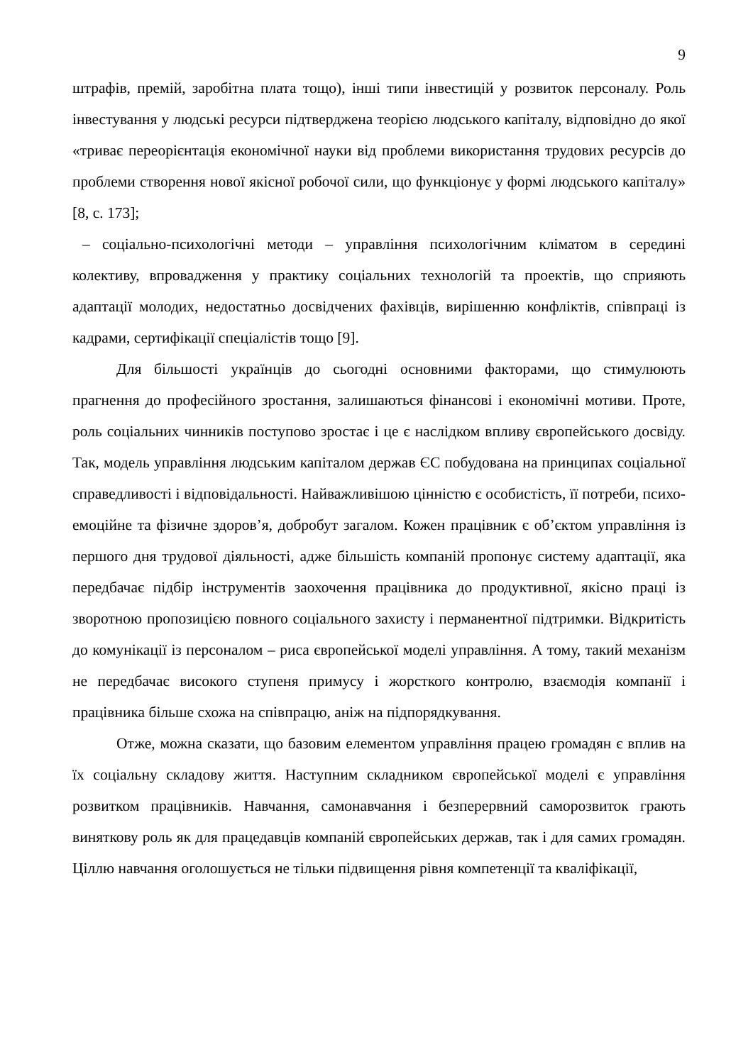9
штрафів, премій, заробітна плата тощо), інші типи інвестицій у розвиток персоналу. Роль інвестування у людські ресурси підтверджена теорією людського капіталу, відповідно до якої «триває переорієнтація економічної науки від проблеми використання трудових ресурсів до проблеми створення нової якісної робочої сили, що функціонує у формі людського капіталу» [8, с. 173];
– соціально-психологічні методи – управління психологічним кліматом в середині колективу, впровадження у практику соціальних технологій та проектів, що сприяють адаптації молодих, недостатньо досвідчених фахівців, вирішенню конфліктів, співпраці із кадрами, сертифікації спеціалістів тощо [9].
Для більшості українців до сьогодні основними факторами, що стимулюють прагнення до професійного зростання, залишаються фінансові і економічні мотиви. Проте, роль соціальних чинників поступово зростає і це є наслідком впливу європейського досвіду. Так, модель управління людським капіталом держав ЄС побудована на принципах соціальної справедливості і відповідальності. Найважливішою цінністю є особистість, її потреби, психо-емоційне та фізичне здоров’я, добробут загалом. Кожен працівник є об’єктом управління із першого дня трудової діяльності, адже більшість компаній пропонує систему адаптації, яка передбачає підбір інструментів заохочення працівника до продуктивної, якісно праці із зворотною пропозицією повного соціального захисту і перманентної підтримки. Відкритість до комунікації із персоналом – риса європейської моделі управління. А тому, такий механізм не передбачає високого ступеня примусу і жорсткого контролю, взаємодія компанії і працівника більше схожа на співпрацю, аніж на підпорядкування.
Отже, можна сказати, що базовим елементом управління працею громадян є вплив на їх соціальну складову життя. Наступним складником європейської моделі є управління розвитком працівників. Навчання, самонавчання і безперервний саморозвиток грають виняткову роль як для працедавців компаній європейських держав, так і для самих громадян. Ціллю навчання оголошується не тільки підвищення рівня компетенції та кваліфікації,